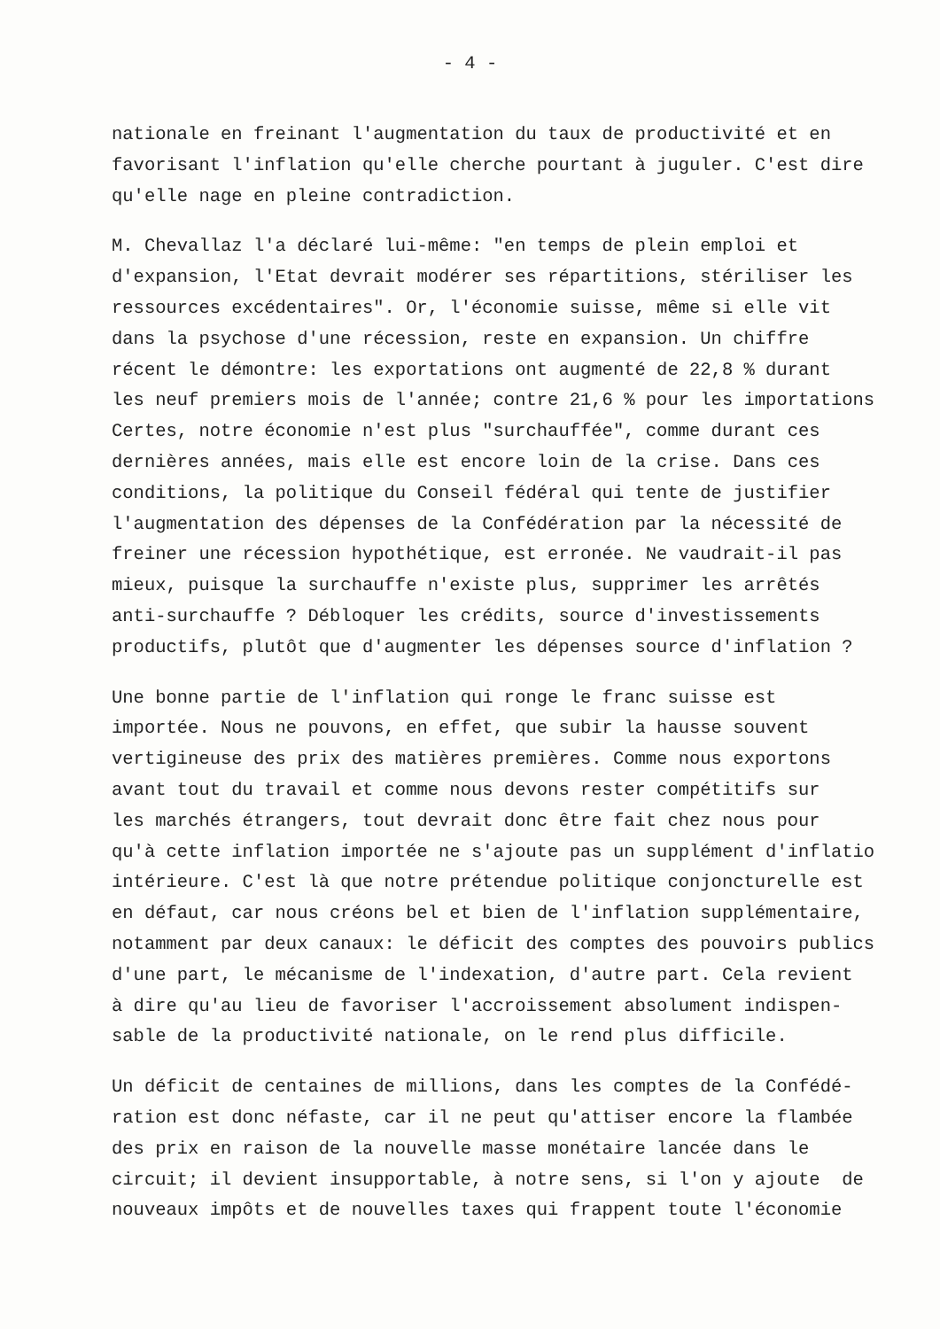- 4 -
nationale en freinant l'augmentation du taux de productivité et en favorisant l'inflation qu'elle cherche pourtant à juguler. C'est dire qu'elle nage en pleine contradiction.
M. Chevallaz l'a déclaré lui-même: "en temps de plein emploi et d'expansion, l'Etat devrait modérer ses répartitions, stériliser les ressources excédentaires". Or, l'économie suisse, même si elle vit dans la psychose d'une récession, reste en expansion. Un chiffre récent le démontre: les exportations ont augmenté de 22,8 % durant les neuf premiers mois de l'année; contre 21,6 % pour les importations Certes, notre économie n'est plus "surchauffée", comme durant ces dernières années, mais elle est encore loin de la crise. Dans ces conditions, la politique du Conseil fédéral qui tente de justifier l'augmentation des dépenses de la Confédération par la nécessité de freiner une récession hypothétique, est erronée. Ne vaudrait-il pas mieux, puisque la surchauffe n'existe plus, supprimer les arrêtés anti-surchauffe ? Débloquer les crédits, source d'investissements productifs, plutôt que d'augmenter les dépenses source d'inflation ?
Une bonne partie de l'inflation qui ronge le franc suisse est importée. Nous ne pouvons, en effet, que subir la hausse souvent vertigineuse des prix des matières premières. Comme nous exportons avant tout du travail et comme nous devons rester compétitifs sur les marchés étrangers, tout devrait donc être fait chez nous pour qu'à cette inflation importée ne s'ajoute pas un supplément d'inflatio intérieure. C'est là que notre prétendue politique conjoncturelle est en défaut, car nous créons bel et bien de l'inflation supplémentaire, notamment par deux canaux: le déficit des comptes des pouvoirs publics d'une part, le mécanisme de l'indexation, d'autre part. Cela revient à dire qu'au lieu de favoriser l'accroissement absolument indispen- sable de la productivité nationale, on le rend plus difficile.
Un déficit de centaines de millions, dans les comptes de la Confédé- ration est donc néfaste, car il ne peut qu'attiser encore la flambée des prix en raison de la nouvelle masse monétaire lancée dans le circuit; il devient insupportable, à notre sens, si l'on y ajoute de nouveaux impôts et de nouvelles taxes qui frappent toute l'économie